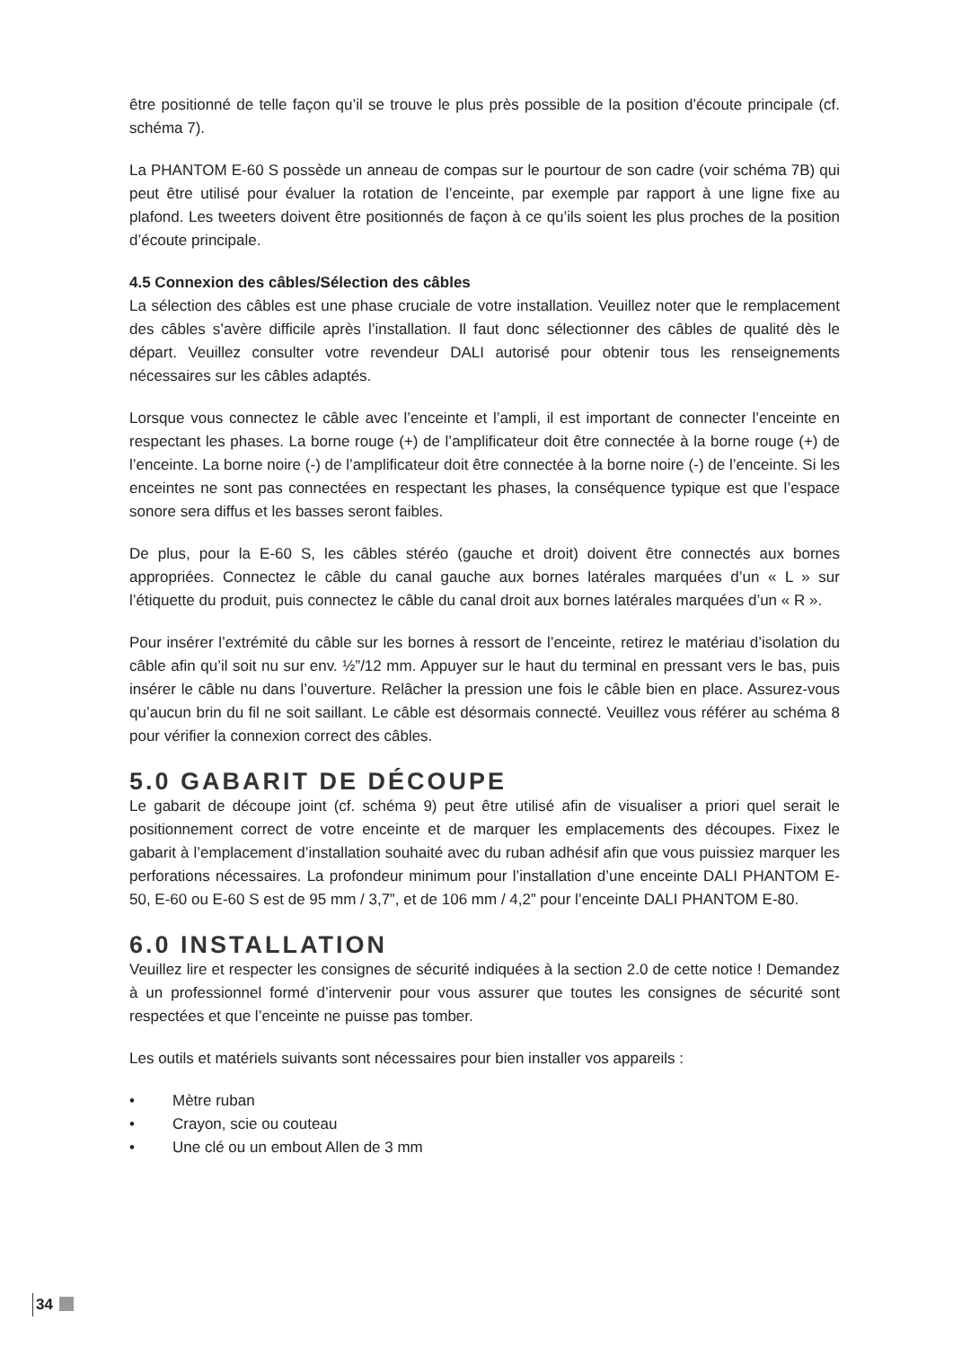être positionné de telle façon qu’il se trouve le plus près possible de la position d’écoute principale (cf. schéma 7).
La PHANTOM E-60 S possède un anneau de compas sur le pourtour de son cadre (voir schéma 7B) qui peut être utilisé pour évaluer la rotation de l’enceinte, par exemple par rapport à une ligne fixe au plafond. Les tweeters doivent être positionnés de façon à ce qu’ils soient les plus proches de la position d’écoute principale.
4.5 Connexion des câbles/Sélection des câbles
La sélection des câbles est une phase cruciale de votre installation. Veuillez noter que le remplacement des câbles s’avère difficile après l’installation. Il faut donc sélectionner des câbles de qualité dès le départ. Veuillez consulter votre revendeur DALI autorisé pour obtenir tous les renseignements nécessaires sur les câbles adaptés.
Lorsque vous connectez le câble avec l’enceinte et l’ampli, il est important de connecter l’enceinte en respectant les phases. La borne rouge (+) de l’amplificateur doit être connectée à la borne rouge (+) de l’enceinte. La borne noire (-) de l’amplificateur doit être connectée à la borne noire (-) de l’enceinte. Si les enceintes ne sont pas connectées en respectant les phases, la conséquence typique est que l’espace sonore sera diffus et les basses seront faibles.
De plus, pour la E-60 S, les câbles stéréo (gauche et droit) doivent être connectés aux bornes appropriées. Connectez le câble du canal gauche aux bornes latérales marquées d’un « L » sur l’étiquette du produit, puis connectez le câble du canal droit aux bornes latérales marquées d’un « R ».
Pour insérer l’extrémité du câble sur les bornes à ressort de l’enceinte, retirez le matériau d’isolation du câble afin qu’il soit nu sur env. ½”/12 mm. Appuyer sur le haut du terminal en pressant vers le bas, puis insérer le câble nu dans l’ouverture. Relâcher la pression une fois le câble bien en place. Assurez-vous qu’aucun brin du fil ne soit saillant. Le câble est désormais connecté. Veuillez vous référer au schéma 8 pour vérifier la connexion correct des câbles.
5.0 GABARIT DE DÉCOUPE
Le gabarit de découpe joint (cf. schéma 9) peut être utilisé afin de visualiser a priori quel serait le positionnement correct de votre enceinte et de marquer les emplacements des découpes. Fixez le gabarit à l’emplacement d’installation souhaité avec du ruban adhésif afin que vous puissiez marquer les perforations nécessaires. La profondeur minimum pour l’installation d’une enceinte DALI PHANTOM E-50, E-60 ou E-60 S est de 95 mm / 3,7”, et de 106 mm / 4,2” pour l’enceinte DALI PHANTOM E-80.
6.0 INSTALLATION
Veuillez lire et respecter les consignes de sécurité indiquées à la section 2.0 de cette notice ! Demandez à un professionnel formé d’intervenir pour vous assurer que toutes les consignes de sécurité sont respectées et que l’enceinte ne puisse pas tomber.
Les outils et matériels suivants sont nécessaires pour bien installer vos appareils :
• Mètre ruban
• Crayon, scie ou couteau
• Une clé ou un embout Allen de 3 mm
34